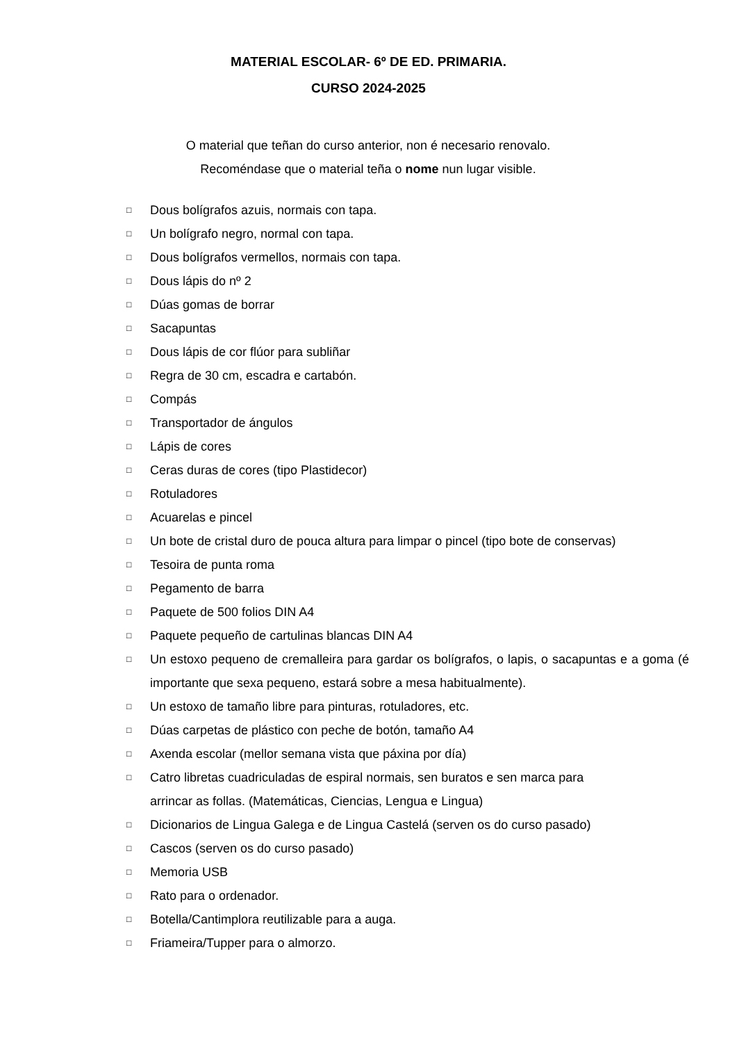MATERIAL ESCOLAR- 6º DE ED. PRIMARIA.
CURSO 2024-2025
O material que teñan do curso anterior, non é necesario renovalo.
Recoméndase que o material teña o nome nun lugar visible.
□ Dous bolígrafos azuis, normais con tapa.
□ Un bolígrafo negro, normal con tapa.
□ Dous bolígrafos vermellos, normais con tapa.
□ Dous lápis do nº 2
□ Dúas gomas de borrar
□ Sacapuntas
□ Dous lápis de cor flúor para subliñar
□ Regra de 30 cm, escadra e cartabón.
□ Compás
□ Transportador de ángulos
□ Lápis de cores
□ Ceras duras de cores (tipo Plastidecor)
□ Rotuladores
□ Acuarelas e pincel
□ Un bote de cristal duro de pouca altura para limpar o pincel (tipo bote de conservas)
□ Tesoira de punta roma
□ Pegamento de barra
□ Paquete de 500 folios DIN A4
□ Paquete pequeño de cartulinas blancas DIN A4
□ Un estoxo pequeno de cremalleira para gardar os bolígrafos, o lapis, o sacapuntas e a goma (é importante que sexa pequeno, estará sobre a mesa habitualmente).
□ Un estoxo de tamaño libre para pinturas, rotuladores, etc.
□ Dúas carpetas de plástico con peche de botón, tamaño A4
□ Axenda escolar (mellor semana vista que páxina por día)
□ Catro libretas cuadriculadas de espiral normais, sen buratos e sen marca para
arrincar as follas. (Matemáticas, Ciencias, Lengua e Lingua)
□ Dicionarios de Lingua Galega e de Lingua Castelá (serven os do curso pasado)
□ Cascos (serven os do curso pasado)
□ Memoria USB
□ Rato para o ordenador.
□ Botella/Cantimplora reutilizable para a auga.
□ Friameira/Tupper para o almorzo.